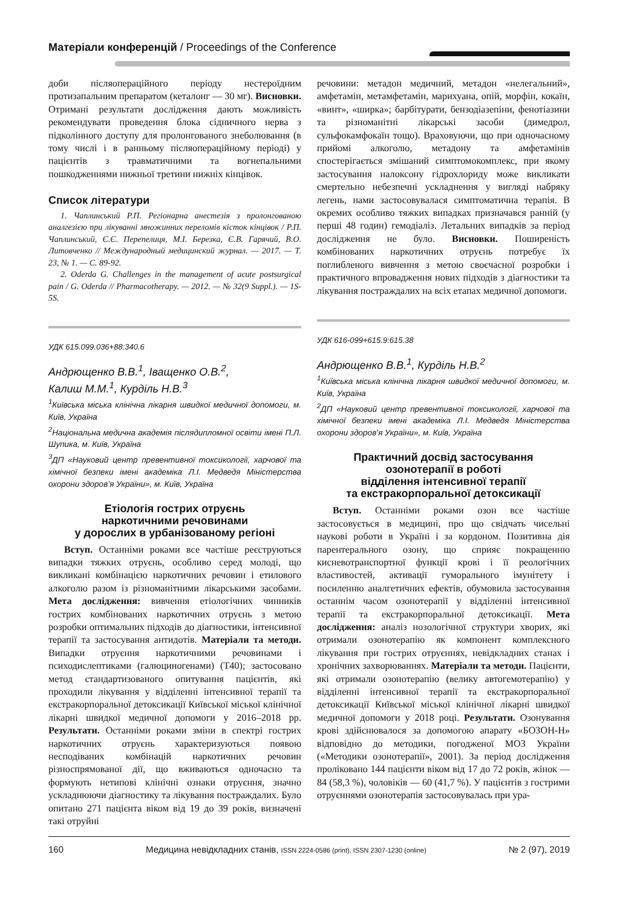Матеріали конференцій / Proceedings of the Conference
доби післяопераційного періоду нестероїдним протизапальним препаратом (кеталонг — 30 мг). Висновки. Отримані результати дослідження дають можливість рекомендувати проведення блока сідничного нерва з підколінного доступу для пролонгованого знеболювання (в тому числі і в ранньому післяопераційному періоді) у пацієнтів з травматичними та вогнепальними пошкодженнями нижньої третини нижніх кінцівок.
Список літератури
1. Чаплинський Р.П. Регіонарна анестезія з пролонгованою аналгезією при лікуванні множинних переломів кісток кінцівок / Р.П. Чаплинський, Є.Є. Перепелиця, М.І. Березка, Є.В. Гарячий, В.О. Литовченко // Международный медицинский журнал. — 2017. — Т. 23, № 1. — С. 89-92.
2. Oderda G. Challenges in the management of acute postsurgical pain / G. Oderda // Pharmacotherapy. — 2012. — № 32(9 Suppl.). — 1S-5S.
УДК 615.099.036+88:340.6
Андрющенко В.В.<sup>1</sup>, Іващенко О.В.<sup>2</sup>,
Калиш М.М.<sup>1</sup>, Курділь Н.В.<sup>3</sup>
<sup>1</sup> Київська міська клінічна лікарня швидкої медичної допомоги, м. Київ, Україна
<sup>2</sup> Національна медична академія післядипломної освіти імені П.Л. Шупика, м. Київ, Україна
<sup>3</sup> ДП «Науковий центр превентивної токсикології, харчової та хімічної безпеки імені академіка Л.І. Медведя Міністерства охорони здоров’я України», м. Київ, Україна
Етіологія гострих отруєнь
наркотичними речовинами
у дорослих в урбанізованому регіоні
Вступ. Останніми роками все частіше реєструються випадки тяжких отруєнь, особливо серед молоді, що викликані комбінацією наркотичних речовин і етилового алкоголю разом із різноманітними лікарськими засобами. Мета дослідження: вивчення етіологічних чинників гострих комбінованих наркотичних отруєнь з метою розробки оптимальних підходів до діагностики, інтенсивної терапії та застосування антидотів. Матеріали та методи. Випадки отруєння наркотичними речовинами і психодислептиками (галюциногенами) (Т40); застосовано метод стандартизованого опитування пацієнтів, які проходили лікування у відділенні інтенсивної терапії та екстракорпоральної детоксикації Київської міської клінічної лікарні швидкої медичної допомоги у 2016–2018 рр. Результати. Останніми роками зміни в спектрі гострих наркотичних отруєнь характеризуються появою несподіваних комбінацій наркотичних речовин різноспрямованої дії, що вживаються одночасно та формують нетипові клінічні ознаки отруєння, значно ускладнюючи діагностику та лікування постраждалих. Було опитано 271 пацієнта віком від 19 до 39 років, визначені такі отруйні
речовини: метадон медичний, метадон «нелегальний», амфетамін, метамфетамін, марихуана, опій, морфін, кокаїн, «винт», «ширка»; барбітурати, бензодіазепіни, фенотіазини та різноманітні лікарські засоби (димедрол, сульфокамфокаїн тощо). Враховуючи, що при одночасному прийомі алкоголю, метадону та амфетамінів спостерігається змішаний симптомокомплекс, при якому застосування налоксону гідрохлориду може викликати смертельно небезпечні ускладнення у вигляді набряку легень, нами застосовувалася симптоматична терапія. В окремих особливо тяжких випадках призначався ранній (у перші 48 годин) гемодіаліз. Летальних випадків за період дослідження не було. Висновки. Поширеність комбінованих наркотичних отруєнь потребує їх поглибленого вивчення з метою своєчасної розробки і практичного впровадження нових підходів з діагностики та лікування постраждалих на всіх етапах медичної допомоги.
УДК 616-099+615.9:615.38
Андрющенко В.В.<sup>1</sup>, Курділь Н.В.<sup>2</sup>
<sup>1</sup> Київська міська клінічна лікарня швидкої медичної допомоги, м. Київ, Україна
<sup>2</sup> ДП «Науковий центр превентивної токсикології, харчової та хімічної безпеки імені академіка Л.І. Медведя Міністерства охорони здоров’я України», м. Київ, Україна
Практичний досвід застосування
озонотерапії в роботі
відділення інтенсивної терапії
та екстракорпоральної детоксикації
Вступ. Останніми роками озон все частіше застосовується в медицині, про що свідчать чисельні наукові роботи в Україні і за кордоном. Позитивна дія парентерального озону, що сприяє покращенню кисневотранспортної функції крові і її реологічних властивостей, активації гуморального імунітету і посиленню аналгетичних ефектів, обумовила застосування останнім часом озонотерапії у відділенні інтенсивної терапії та екстракорпоральної детоксикації. Мета дослідження: аналіз нозологічної структури хворих, які отримали озонотерапію як компонент комплексного лікування при гострих отруєннях, невідкладних станах і хронічних захворюваннях. Матеріали та методи. Пацієнти, які отримали озонотерапію (велику автогемотерапію) у відділенні інтенсивної терапії та екстракорпоральної детоксикації Київської міської клінічної лікарні швидкої медичної допомоги у 2018 році. Результати. Озонування крові здійснювалося за допомогою апарату «БОЗОН-Н» відповідно до методики, погодженої МОЗ України («Методики озонотерапії», 2001). За період дослідження проліковано 144 пацієнти віком від 17 до 72 років, жінок — 84 (58,3 %), чоловіків — 60 (41,7 %). У пацієнтів з гострими отруєннями озонотерапія застосовувалась при ура-
160 Медицина невідкладних станів, ISSN 2224-0586 (print), ISSN 2307-1230 (online) № 2 (97), 2019